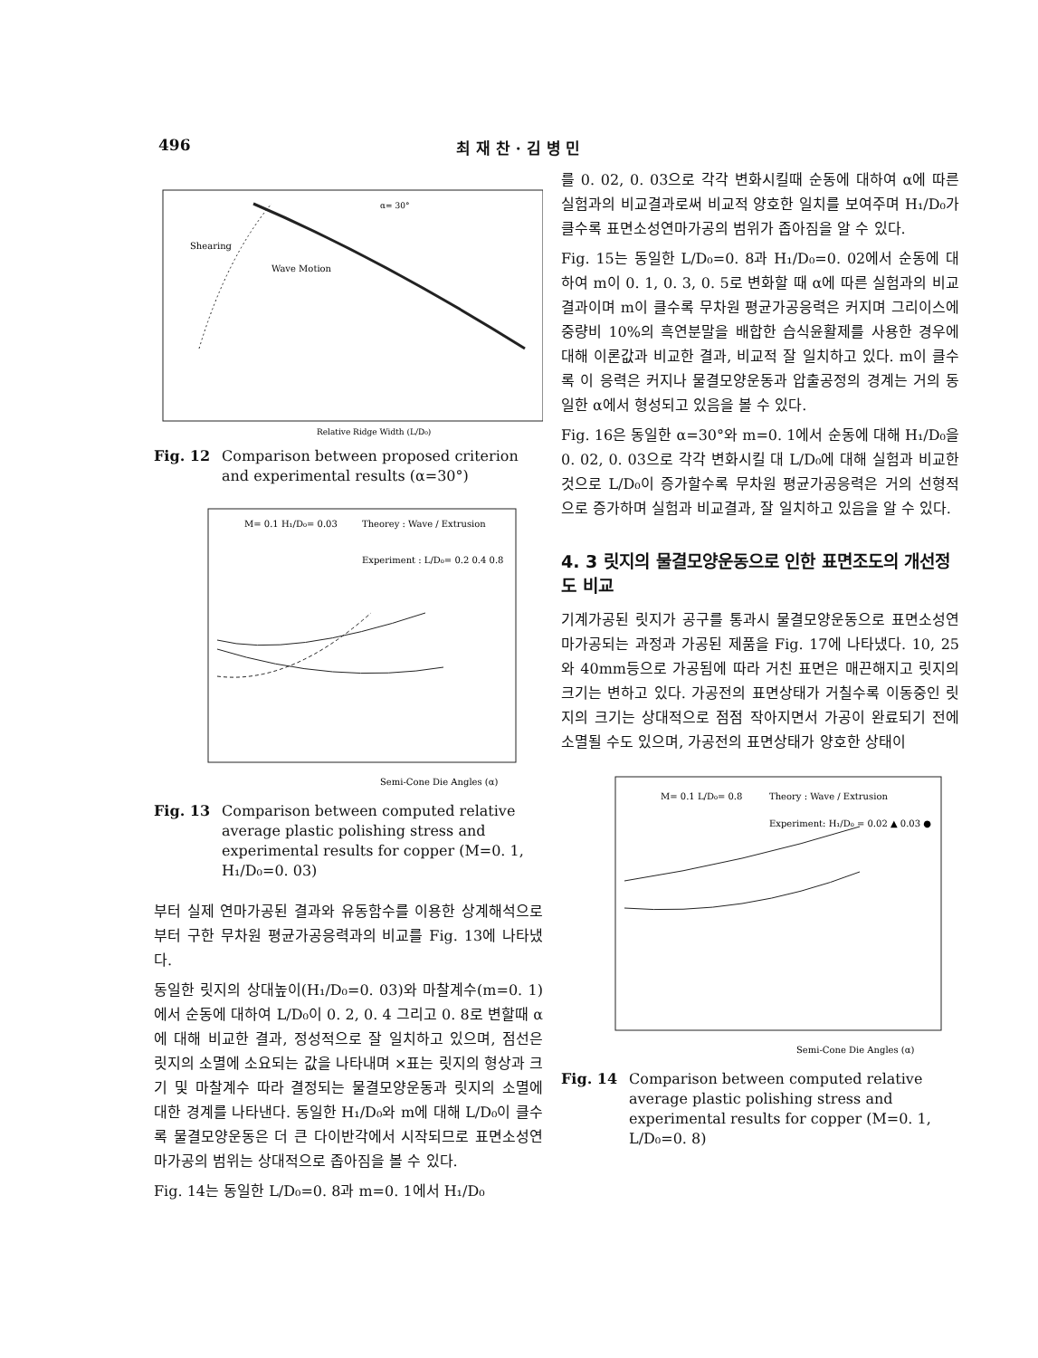496 최 재 찬 · 김 병 민
Shearing
Wave Motion
α= 30°
Relative Ridge Width (L/D₀)
Fig. 12 Comparison between proposed criterion and experimental results (α=30°)
M= 0.1 H₁/D₀= 0.03
Theorey : Wave / Extrusion
Experiment : L/D₀= 0.2 0.4 0.8
Semi-Cone Die Angles (α)
Fig. 13 Comparison between computed relative average plastic polishing stress and experimental results for copper (M=0. 1, H₁/D₀=0. 03)
부터 실제 연마가공된 결과와 유동함수를 이용한 상계해석으로부터 구한 무차원 평균가공응력과의 비교를 Fig. 13에 나타냈다.
동일한 릿지의 상대높이(H₁/D₀=0. 03)와 마찰계수(m=0. 1)에서 순동에 대하여 L/D₀이 0. 2, 0. 4 그리고 0. 8로 변할때 α에 대해 비교한 결과, 정성적으로 잘 일치하고 있으며, 점선은 릿지의 소멸에 소요되는 값을 나타내며 ×표는 릿지의 형상과 크기 및 마찰계수 따라 결정되는 물결모양운동과 릿지의 소멸에 대한 경계를 나타낸다. 동일한 H₁/D₀와 m에 대해 L/D₀이 클수록 물결모양운동은 더 큰 다이반각에서 시작되므로 표면소성연마가공의 범위는 상대적으로 좁아짐을 볼 수 있다.
Fig. 14는 동일한 L/D₀=0. 8과 m=0. 1에서 H₁/D₀
를 0. 02, 0. 03으로 각각 변화시킬때 순동에 대하여 α에 따른 실험과의 비교결과로써 비교적 양호한 일치를 보여주며 H₁/D₀가 클수록 표면소성연마가공의 범위가 좁아짐을 알 수 있다.
Fig. 15는 동일한 L/D₀=0. 8과 H₁/D₀=0. 02에서 순동에 대하여 m이 0. 1, 0. 3, 0. 5로 변화할 때 α에 따른 실험과의 비교결과이며 m이 클수록 무차원 평균가공응력은 커지며 그리이스에 중량비 10%의 흑연분말을 배합한 습식윤활제를 사용한 경우에 대해 이론값과 비교한 결과, 비교적 잘 일치하고 있다. m이 클수록 이 응력은 커지나 물결모양운동과 압출공정의 경계는 거의 동일한 α에서 형성되고 있음을 볼 수 있다.
Fig. 16은 동일한 α=30°와 m=0. 1에서 순동에 대해 H₁/D₀을 0. 02, 0. 03으로 각각 변화시킬 대 L/D₀에 대해 실험과 비교한 것으로 L/D₀이 증가할수록 무차원 평균가공응력은 거의 선형적으로 증가하며 실험과 비교결과, 잘 일치하고 있음을 알 수 있다.
4. 3 릿지의 물결모양운동으로 인한 표면조도의 개선정도 비교
기계가공된 릿지가 공구를 통과시 물결모양운동으로 표면소성연마가공되는 과정과 가공된 제품을 Fig. 17에 나타냈다. 10, 25와 40mm등으로 가공됨에 따라 거친 표면은 매끈해지고 릿지의 크기는 변하고 있다. 가공전의 표면상태가 거칠수록 이동중인 릿지의 크기는 상대적으로 점점 작아지면서 가공이 완료되기 전에 소멸될 수도 있으며, 가공전의 표면상태가 양호한 상태이
M= 0.1 L/D₀= 0.8
Theory : Wave / Extrusion
Experiment: H₁/D₀ = 0.02 ▲ 0.03 ●
Semi-Cone Die Angles (α)
Fig. 14 Comparison between computed relative average plastic polishing stress and experimental results for copper (M=0. 1, L/D₀=0. 8)